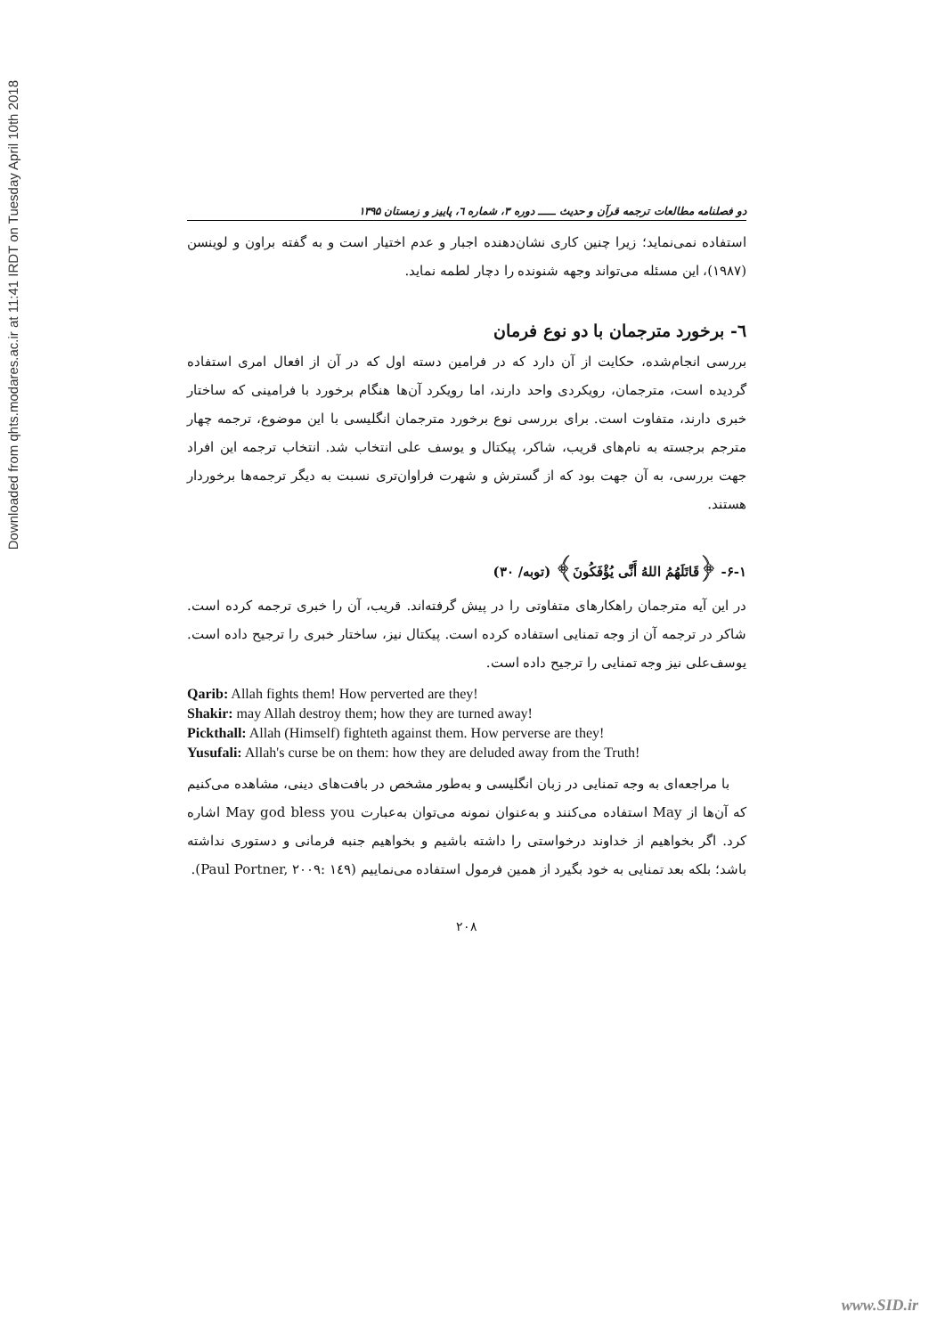Downloaded from qhts.modares.ac.ir at 11:41 IRDT on Tuesday April 10th 2018
دو فصلنامه مطالعات ترجمه قرآن و حدیث ـــــ دوره ۳، شماره ٦، پاییز و زمستان ۱۳۹۵
استفاده نمی‌نماید؛ زیرا چنین کاری نشان‌دهنده اجبار و عدم اختیار است و به گفته براون و لوینسن (۱۹۸۷)، این مسئله می‌تواند وجهه شنونده را دچار لطمه نماید.
٦- برخورد مترجمان با دو نوع فرمان
بررسی انجام‌شده، حکایت از آن دارد که در فرامین دسته اول که در آن از افعال امری استفاده گردیده است، مترجمان، رویکردی واحد دارند، اما رویکرد آن‌ها هنگام برخورد با فرامینی که ساختار خبری دارند، متفاوت است. برای بررسی نوع برخورد مترجمان انگلیسی با این موضوع، ترجمه چهار مترجم برجسته به نام‌های قریب، شاکر، پیکتال و یوسف علی انتخاب شد. انتخاب ترجمه این افراد جهت بررسی، به آن جهت بود که از گسترش و شهرت فراوان‌تری نسبت به دیگر ترجمه‌ها برخوردار هستند.
۶-۱- ﴿قَاتَلَهُمُ اللهُ أَنَّى يُؤْفَكُونَ﴾ (توبه/ ۳۰)
در این آیه مترجمان راهکارهای متفاوتی را در پیش گرفته‌اند. قریب، آن را خبری ترجمه کرده است. شاکر در ترجمه آن از وجه تمنایی استفاده کرده است. پیکتال نیز، ساختار خبری را ترجیح داده است. یوسف‌علی نیز وجه تمنایی را ترجیح داده است.
Qarib: Allah fights them! How perverted are they!
Shakir: may Allah destroy them; how they are turned away!
Pickthall: Allah (Himself) fighteth against them. How perverse are they!
Yusufali: Allah's curse be on them: how they are deluded away from the Truth!
با مراجعه‌ای به وجه تمنایی در زبان انگلیسی و به‌طور مشخص در بافت‌های دینی، مشاهده می‌کنیم که آن‌ها از May استفاده می‌کنند و به‌عنوان نمونه می‌توان به‌عبارت May god bless you اشاره کرد. اگر بخواهیم از خداوند درخواستی را داشته باشیم و بخواهیم جنبه فرمانی و دستوری نداشته باشد؛ بلکه بعد تمنایی به خود بگیرد از همین فرمول استفاده می‌نماییم (Paul Portner, ۲۰۰۹: ۱٤۹).
۲۰۸
www.SID.ir